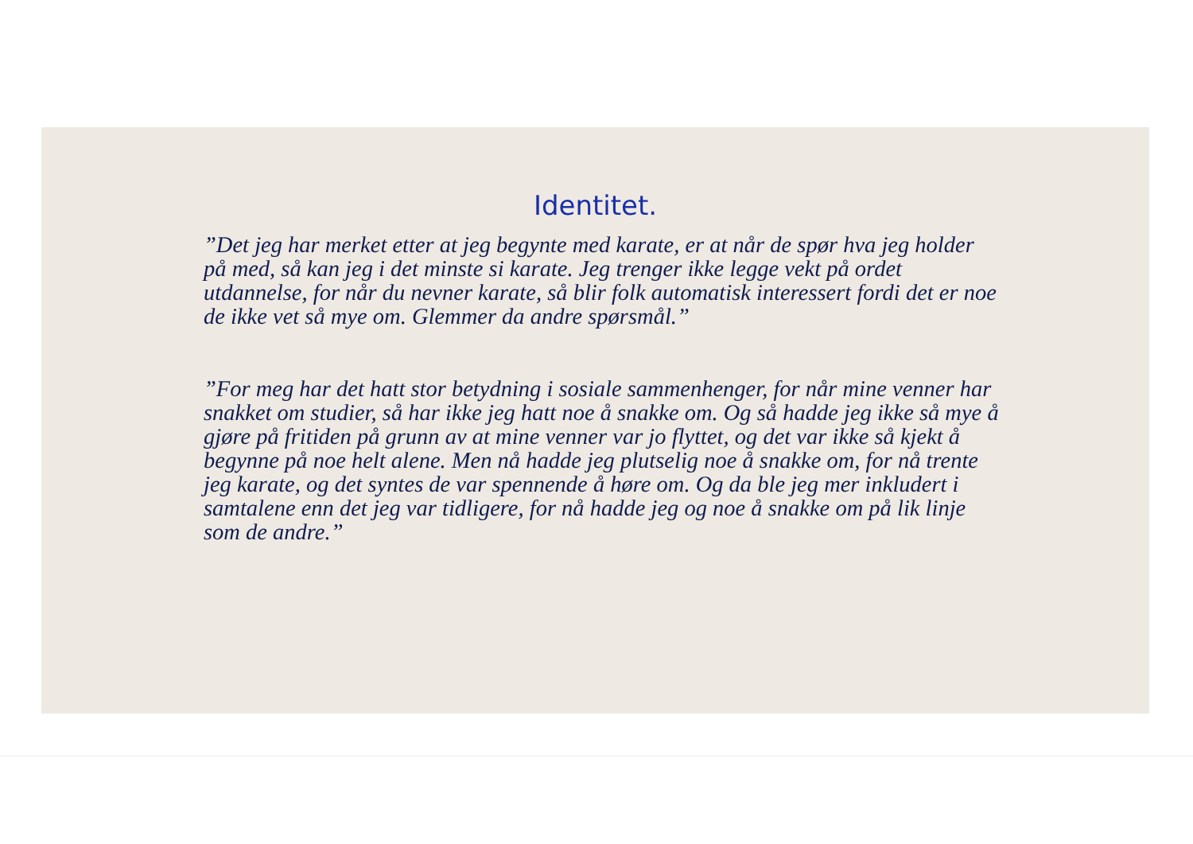Identitet.
”Det jeg har merket etter at jeg begynte med karate, er at når de spør hva jeg holder på med, så kan jeg i det minste si karate. Jeg trenger ikke legge vekt på ordet utdannelse, for når du nevner karate, så blir folk automatisk interessert fordi det er noe de ikke vet så mye om. Glemmer da andre spørsmål.”
”For meg har det hatt stor betydning i sosiale sammenhenger, for når mine venner har snakket om studier, så har ikke jeg hatt noe å snakke om. Og så hadde jeg ikke så mye å gjøre på fritiden på grunn av at mine venner var jo flyttet, og det var ikke så kjekt å begynne på noe helt alene. Men nå hadde jeg plutselig noe å snakke om, for nå trente jeg karate, og det syntes de var spennende å høre om. Og da ble jeg mer inkludert i samtalene enn det jeg var tidligere, for nå hadde jeg og noe å snakke om på lik linje som de andre.”